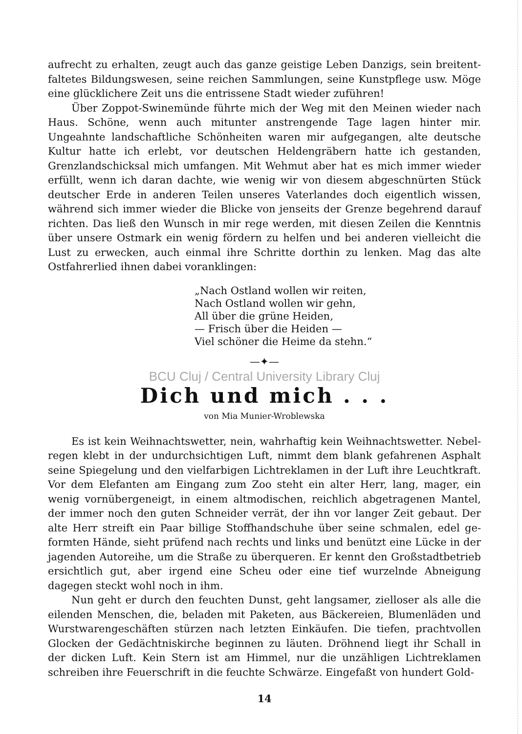aufrecht zu erhalten, zeugt auch das ganze geistige Leben Danzigs, sein breitent­faltetes Bildungswesen, seine reichen Sammlungen, seine Kunstpflege usw. Möge eine glücklichere Zeit uns die entrissene Stadt wieder zuführen!
Über Zoppot-Swinemünde führte mich der Weg mit den Meinen wieder nach Haus. Schöne, wenn auch mitunter anstrengende Tage lagen hinter mir. Ungeahnte landschaftliche Schönheiten waren mir aufgegangen, alte deutsche Kultur hatte ich erlebt, vor deutschen Heldengräbern hatte ich gestanden, Grenzlandschicksal mich umfangen. Mit Wehmut aber hat es mich immer wieder erfüllt, wenn ich daran dachte, wie wenig wir von diesem abgeschnürten Stück deutscher Erde in anderen Teilen unseres Vaterlandes doch eigentlich wissen, während sich immer wieder die Blicke von jenseits der Grenze begehrend darauf richten. Das ließ den Wunsch in mir rege werden, mit diesen Zeilen die Kenntnis über unsere Ostmark ein wenig fördern zu helfen und bei anderen vielleicht die Lust zu er­wecken, auch einmal ihre Schritte dorthin zu lenken. Mag das alte Ostfahrerlied ihnen dabei voranklingen:
„Nach Ostland wollen wir reiten,
Nach Ostland wollen wir gehn,
All über die grüne Heiden,
— Frisch über die Heiden —
Viel schöner die Heime da stehn.“
—✦—
BCU Cluj / Central University Library Cluj
Dich und mich . . .
von Mia Munier-Wroblewska
Es ist kein Weihnachtswetter, nein, wahrhaftig kein Weihnachtswetter. Nebel­regen klebt in der undurchsichtigen Luft, nimmt dem blank gefahrenen Asphalt seine Spiegelung und den vielfarbigen Lichtreklamen in der Luft ihre Leuchtkraft. Vor dem Elefanten am Eingang zum Zoo steht ein alter Herr, lang, mager, ein wenig vornübergeneigt, in einem altmodischen, reichlich abgetragenen Mantel, der immer noch den guten Schneider verrät, der ihn vor langer Zeit gebaut. Der alte Herr streift ein Paar billige Stoffhandschuhe über seine schmalen, edel ge­formten Hände, sieht prüfend nach rechts und links und benützt eine Lücke in der jagenden Autoreihe, um die Straße zu überqueren. Er kennt den Großstadt­betrieb ersichtlich gut, aber irgend eine Scheu oder eine tief wurzelnde Abneigung dagegen steckt wohl noch in ihm.
Nun geht er durch den feuchten Dunst, geht langsamer, zielloser als alle die eilenden Menschen, die, beladen mit Paketen, aus Bäckereien, Blumenläden und Wurstwarengeschäften stürzen nach letzten Einkäufen. Die tiefen, prachtvollen Glocken der Gedächtniskirche beginnen zu läuten. Dröhnend liegt ihr Schall in der dicken Luft. Kein Stern ist am Himmel, nur die unzähligen Lichtreklamen schreiben ihre Feuerschrift in die feuchte Schwärze. Eingefaßt von hundert Gold-
14